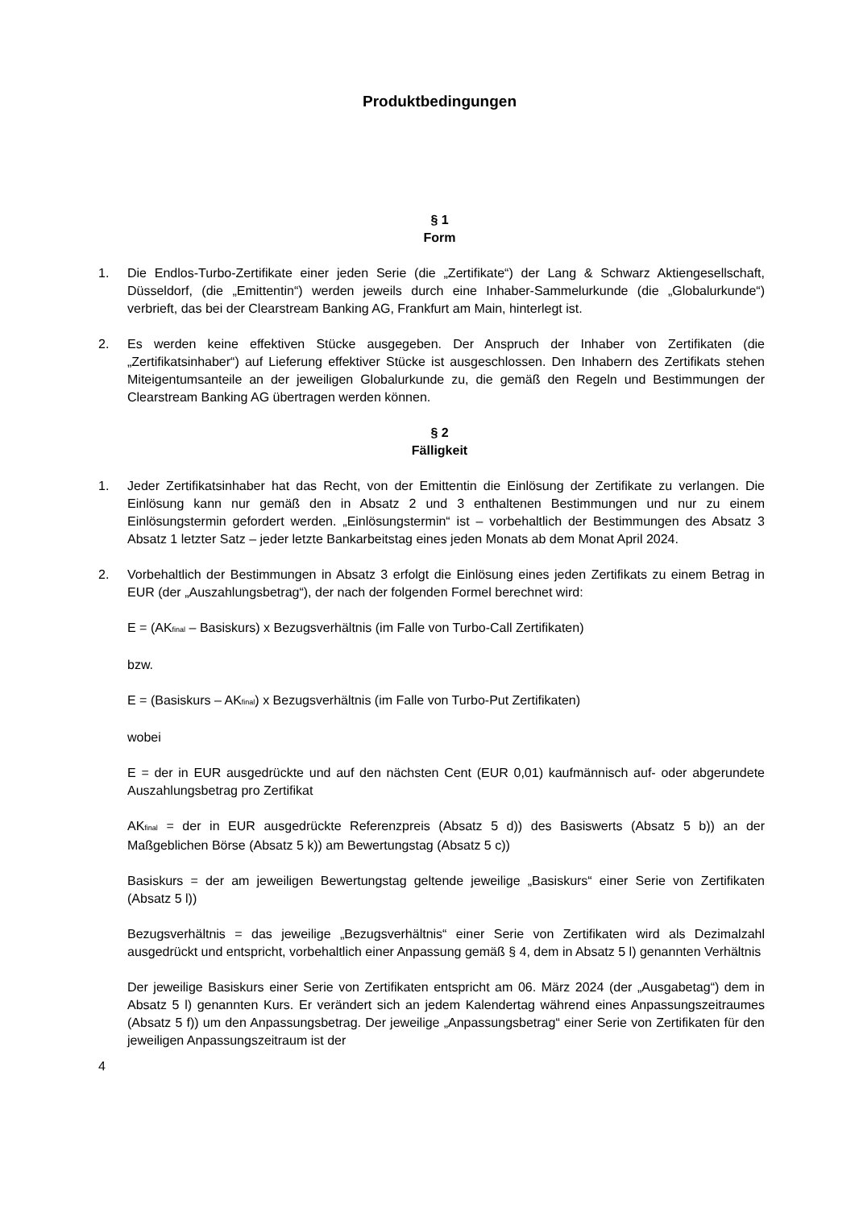Produktbedingungen
§ 1
Form
1. Die Endlos-Turbo-Zertifikate einer jeden Serie (die „Zertifikate“) der Lang & Schwarz Aktiengesellschaft, Düsseldorf, (die „Emittentin“) werden jeweils durch eine Inhaber-Sammelurkunde (die „Globalurkunde“) verbrieft, das bei der Clearstream Banking AG, Frankfurt am Main, hinterlegt ist.
2. Es werden keine effektiven Stücke ausgegeben. Der Anspruch der Inhaber von Zertifikaten (die „Zertifikatsinhaber“) auf Lieferung effektiver Stücke ist ausgeschlossen. Den Inhabern des Zertifikats stehen Miteigentumsanteile an der jeweiligen Globalurkunde zu, die gemäß den Regeln und Bestimmungen der Clearstream Banking AG übertragen werden können.
§ 2
Fälligkeit
1. Jeder Zertifikatsinhaber hat das Recht, von der Emittentin die Einlösung der Zertifikate zu verlangen. Die Einlösung kann nur gemäß den in Absatz 2 und 3 enthaltenen Bestimmungen und nur zu einem Einlösungstermin gefordert werden. „Einlösungstermin“ ist – vorbehaltlich der Bestimmungen des Absatz 3 Absatz 1 letzter Satz – jeder letzte Bankarbeitstag eines jeden Monats ab dem Monat April 2024.
2. Vorbehaltlich der Bestimmungen in Absatz 3 erfolgt die Einlösung eines jeden Zertifikats zu einem Betrag in EUR (der „Auszahlungsbetrag“), der nach der folgenden Formel berechnet wird:
E = (AK<sub>final</sub> – Basiskurs) x Bezugsverhältnis (im Falle von Turbo-Call Zertifikaten)
bzw.
E = (Basiskurs – AK<sub>final</sub>) x Bezugsverhältnis (im Falle von Turbo-Put Zertifikaten)
wobei
E = der in EUR ausgedrückte und auf den nächsten Cent (EUR 0,01) kaufmännisch auf- oder abgerundete Auszahlungsbetrag pro Zertifikat
AK<sub>final</sub> = der in EUR ausgedrückte Referenzpreis (Absatz 5 d)) des Basiswerts (Absatz 5 b)) an der Maßgeblichen Börse (Absatz 5 k)) am Bewertungstag (Absatz 5 c))
Basiskurs = der am jeweiligen Bewertungstag geltende jeweilige „Basiskurs“ einer Serie von Zertifikaten (Absatz 5 l))
Bezugsverhältnis = das jeweilige „Bezugsverhältnis“ einer Serie von Zertifikaten wird als Dezimalzahl ausgedrückt und entspricht, vorbehaltlich einer Anpassung gemäß § 4, dem in Absatz 5 l) genannten Verhältnis
Der jeweilige Basiskurs einer Serie von Zertifikaten entspricht am 06. März 2024 (der „Ausgabetag“) dem in Absatz 5 l) genannten Kurs. Er verändert sich an jedem Kalendertag während eines Anpassungszeitraumes (Absatz 5 f)) um den Anpassungsbetrag. Der jeweilige „Anpassungsbetrag“ einer Serie von Zertifikaten für den jeweiligen Anpassungszeitraum ist der
4